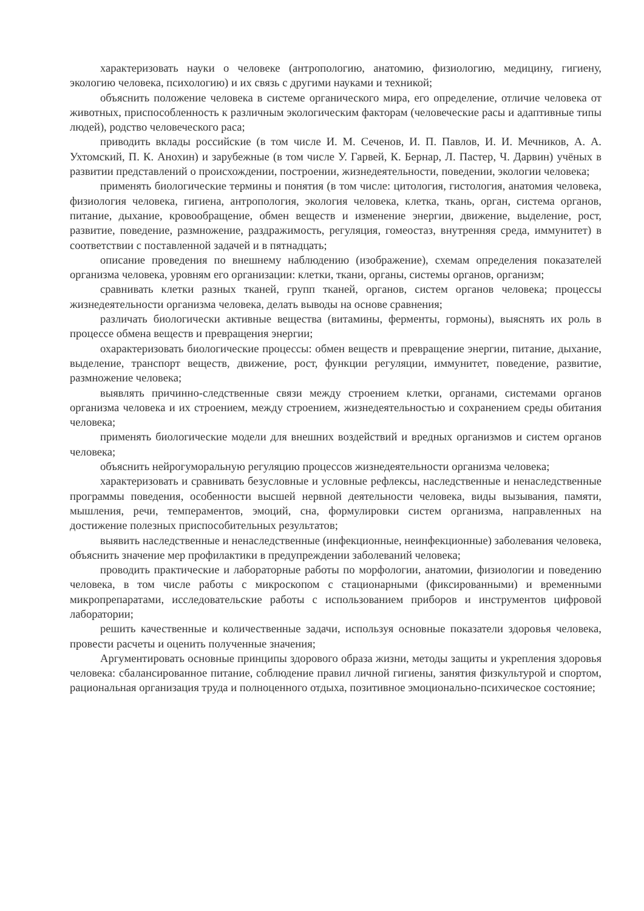характеризовать науки о человеке (антропологию, анатомию, физиологию, медицину, гигиену, экологию человека, психологию) и их связь с другими науками и техникой;
объяснить положение человека в системе органического мира, его определение, отличие человека от животных, приспособленность к различным экологическим факторам (человеческие расы и адаптивные типы людей), родство человеческого раса;
приводить вклады российские (в том числе И. М. Сеченов, И. П. Павлов, И. И. Мечников, А. А. Ухтомский, П. К. Анохин) и зарубежные (в том числе У. Гарвей, К. Бернар, Л. Пастер, Ч. Дарвин) учёных в развитии представлений о происхождении, построении, жизнедеятельности, поведении, экологии человека;
применять биологические термины и понятия (в том числе: цитология, гистология, анатомия человека, физиология человека, гигиена, антропология, экология человека, клетка, ткань, орган, система органов, питание, дыхание, кровообращение, обмен веществ и изменение энергии, движение, выделение, рост, развитие, поведение, размножение, раздражимость, регуляция, гомеостаз, внутренняя среда, иммунитет) в соответствии с поставленной задачей и в пятнадцать;
описание проведения по внешнему наблюдению (изображение), схемам определения показателей организма человека, уровням его организации: клетки, ткани, органы, системы органов, организм;
сравнивать клетки разных тканей, групп тканей, органов, систем органов человека; процессы жизнедеятельности организма человека, делать выводы на основе сравнения;
различать биологически активные вещества (витамины, ферменты, гормоны), выяснять их роль в процессе обмена веществ и превращения энергии;
охарактеризовать биологические процессы: обмен веществ и превращение энергии, питание, дыхание, выделение, транспорт веществ, движение, рост, функции регуляции, иммунитет, поведение, развитие, размножение человека;
выявлять причинно-следственные связи между строением клетки, органами, системами органов организма человека и их строением, между строением, жизнедеятельностью и сохранением среды обитания человека;
применять биологические модели для внешних воздействий и вредных организмов и систем органов человека;
объяснить нейрогуморальную регуляцию процессов жизнедеятельности организма человека;
характеризовать и сравнивать безусловные и условные рефлексы, наследственные и ненаследственные программы поведения, особенности высшей нервной деятельности человека, виды вызывания, памяти, мышления, речи, темпераментов, эмоций, сна, формулировки систем организма, направленных на достижение полезных приспособительных результатов;
выявить наследственные и ненаследственные (инфекционные, неинфекционные) заболевания человека, объяснить значение мер профилактики в предупреждении заболеваний человека;
проводить практические и лабораторные работы по морфологии, анатомии, физиологии и поведению человека, в том числе работы с микроскопом с стационарными (фиксированными) и временными микропрепаратами, исследовательские работы с использованием приборов и инструментов цифровой лаборатории;
решить качественные и количественные задачи, используя основные показатели здоровья человека, провести расчеты и оценить полученные значения;
Аргументировать основные принципы здорового образа жизни, методы защиты и укрепления здоровья человека: сбалансированное питание, соблюдение правил личной гигиены, занятия физкультурой и спортом, рациональная организация труда и полноценного отдыха, позитивное эмоционально-психическое состояние;